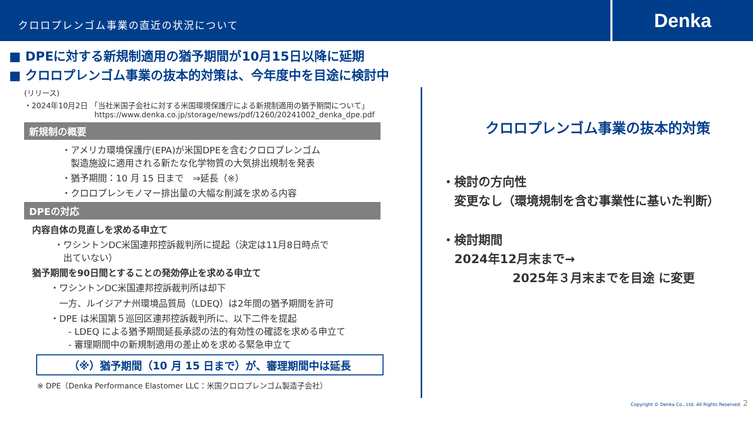クロロプレンゴム事業の直近の状況について
Denka
■ DPEに対する新規制適用の猶予期間が10月15日以降に延期
■ クロロプレンゴム事業の抜本的対策は、今年度中を目途に検討中
(リリース)
・2024年10月2日 「当社米国子会社に対する米国環境保護庁による新規制適用の猶予期間について」
https://www.denka.co.jp/storage/news/pdf/1260/20241002_denka_dpe.pdf
新規制の概要
・アメリカ環境保護庁(EPA)が米国DPEを含むクロロプレンゴム
　製造施設に適用される新たな化学物質の大気排出規制を発表
・猶予期間：10 月 15 日まで　⇒延長（※）
・クロロプレンモノマー排出量の大幅な削減を求める内容
DPEの対応
内容自体の見直しを求める申立て
・ワシントンDC米国連邦控訴裁判所に提起（決定は11月8日時点で
　出ていない）
猶予期間を90日間とすることの発効停止を求める申立て
・ワシントンDC米国連邦控訴裁判所は却下
　一方、ルイジアナ州環境品質局（LDEQ）は2年間の猶予期間を許可
・DPE は米国第５巡回区連邦控訴裁判所に、以下二件を提起
　　- LDEQ による猶予期間延長承認の法的有効性の確認を求める申立て
　　- 審理期間中の新規制適用の差止めを求める緊急申立て
（※）猶予期間（10 月 15 日まで）が、審理期間中は延長
※ DPE（Denka Performance Elastomer LLC：米国クロロプレンゴム製造子会社）
クロロプレンゴム事業の抜本的対策
・検討の方向性
　変更なし（環境規制を含む事業性に基いた判断）
・検討期間
　2024年12月末まで→
2025年３月末までを目途 に変更
Copyright © Denka Co., Ltd. All Rights Reserved. 2